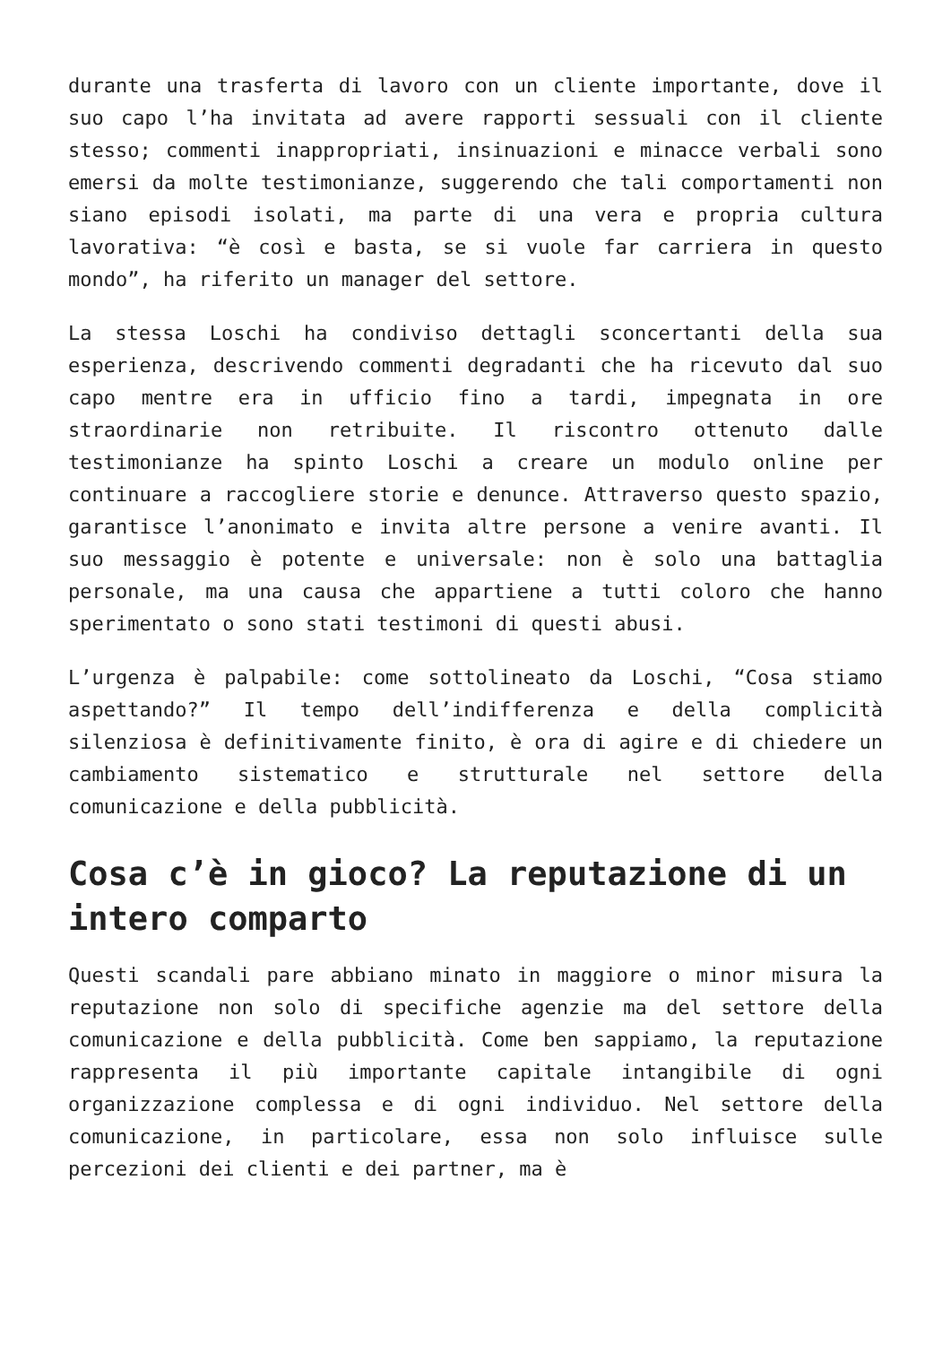durante una trasferta di lavoro con un cliente importante, dove il suo capo l’ha invitata ad avere rapporti sessuali con il cliente stesso; commenti inappropriati, insinuazioni e minacce verbali sono emersi da molte testimonianze, suggerendo che tali comportamenti non siano episodi isolati, ma parte di una vera e propria cultura lavorativa: “è così e basta, se si vuole far carriera in questo mondo”, ha riferito un manager del settore.
La stessa Loschi ha condiviso dettagli sconcertanti della sua esperienza, descrivendo commenti degradanti che ha ricevuto dal suo capo mentre era in ufficio fino a tardi, impegnata in ore straordinarie non retribuite. Il riscontro ottenuto dalle testimonianze ha spinto Loschi a creare un modulo online per continuare a raccogliere storie e denunce. Attraverso questo spazio, garantisce l’anonimato e invita altre persone a venire avanti. Il suo messaggio è potente e universale: non è solo una battaglia personale, ma una causa che appartiene a tutti coloro che hanno sperimentato o sono stati testimoni di questi abusi.
L’urgenza è palpabile: come sottolineato da Loschi, “Cosa stiamo aspettando?” Il tempo dell’indifferenza e della complicità silenziosa è definitivamente finito, è ora di agire e di chiedere un cambiamento sistematico e strutturale nel settore della comunicazione e della pubblicità.
Cosa c’è in gioco? La reputazione di un intero comparto
Questi scandali pare abbiano minato in maggiore o minor misura la reputazione non solo di specifiche agenzie ma del settore della comunicazione e della pubblicità. Come ben sappiamo, la reputazione rappresenta il più importante capitale intangibile di ogni organizzazione complessa e di ogni individuo. Nel settore della comunicazione, in particolare, essa non solo influisce sulle percezioni dei clienti e dei partner, ma è